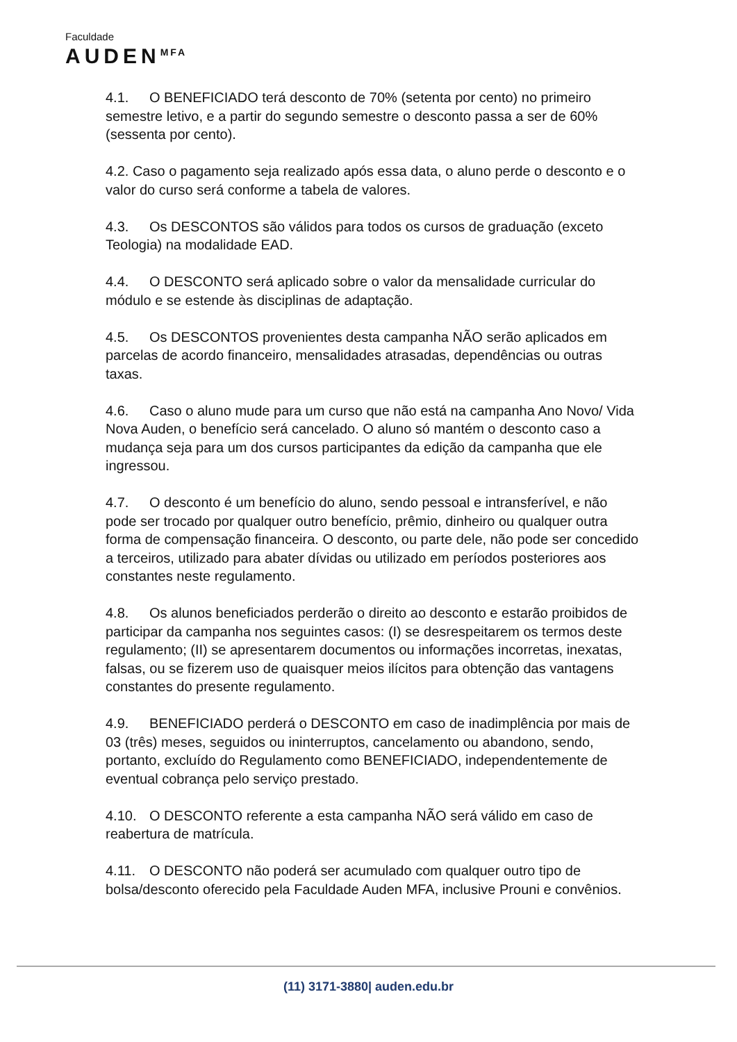Faculdade
AUDEN<sup>MFA</sup>
4.1. O BENEFICIADO terá desconto de 70% (setenta por cento) no primeiro semestre letivo, e a partir do segundo semestre o desconto passa a ser de 60% (sessenta por cento).
4.2. Caso o pagamento seja realizado após essa data, o aluno perde o desconto e o valor do curso será conforme a tabela de valores.
4.3. Os DESCONTOS são válidos para todos os cursos de graduação (exceto Teologia) na modalidade EAD.
4.4. O DESCONTO será aplicado sobre o valor da mensalidade curricular do módulo e se estende às disciplinas de adaptação.
4.5. Os DESCONTOS provenientes desta campanha NÃO serão aplicados em parcelas de acordo financeiro, mensalidades atrasadas, dependências ou outras taxas.
4.6. Caso o aluno mude para um curso que não está na campanha Ano Novo/ Vida Nova Auden, o benefício será cancelado. O aluno só mantém o desconto caso a mudança seja para um dos cursos participantes da edição da campanha que ele ingressou.
4.7. O desconto é um benefício do aluno, sendo pessoal e intransferível, e não pode ser trocado por qualquer outro benefício, prêmio, dinheiro ou qualquer outra forma de compensação financeira. O desconto, ou parte dele, não pode ser concedido a terceiros, utilizado para abater dívidas ou utilizado em períodos posteriores aos constantes neste regulamento.
4.8. Os alunos beneficiados perderão o direito ao desconto e estarão proibidos de participar da campanha nos seguintes casos: (I) se desrespeitarem os termos deste regulamento; (II) se apresentarem documentos ou informações incorretas, inexatas, falsas, ou se fizerem uso de quaisquer meios ilícitos para obtenção das vantagens constantes do presente regulamento.
4.9. BENEFICIADO perderá o DESCONTO em caso de inadimplência por mais de 03 (três) meses, seguidos ou ininterruptos, cancelamento ou abandono, sendo, portanto, excluído do Regulamento como BENEFICIADO, independentemente de eventual cobrança pelo serviço prestado.
4.10. O DESCONTO referente a esta campanha NÃO será válido em caso de reabertura de matrícula.
4.11. O DESCONTO não poderá ser acumulado com qualquer outro tipo de bolsa/desconto oferecido pela Faculdade Auden MFA, inclusive Prouni e convênios.
(11) 3171-3880| auden.edu.br